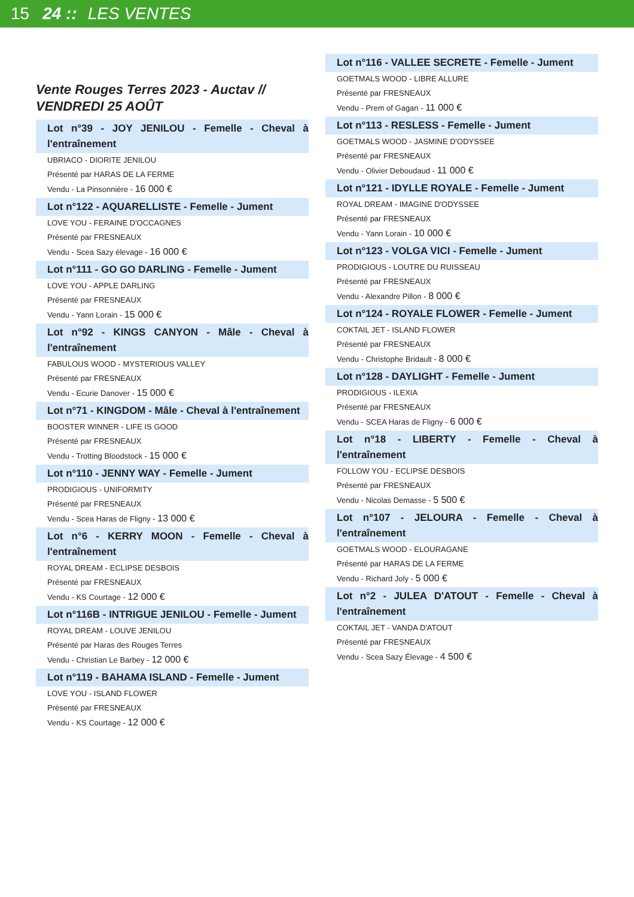15 24 :: LES VENTES
Vente Rouges Terres 2023 - Auctav // VENDREDI 25 AOÛT
Lot n°39 - JOY JENILOU - Femelle - Cheval à l'entraînement
UBRIACO - DIORITE JENILOU
Présenté par HARAS DE LA FERME
Vendu - La Pinsonnière - 16 000 €
Lot n°122 - AQUARELLISTE - Femelle - Jument
LOVE YOU - FERAINE D'OCCAGNES
Présenté par FRESNEAUX
Vendu - Scea Sazy élevage - 16 000 €
Lot n°111 - GO GO DARLING - Femelle - Jument
LOVE YOU - APPLE DARLING
Présenté par FRESNEAUX
Vendu - Yann Lorain - 15 000 €
Lot n°92 - KINGS CANYON - Mâle - Cheval à l'entraînement
FABULOUS WOOD - MYSTERIOUS VALLEY
Présenté par FRESNEAUX
Vendu - Ecurie Danover - 15 000 €
Lot n°71 - KINGDOM - Mâle - Cheval à l'entraînement
BOOSTER WINNER - LIFE IS GOOD
Présenté par FRESNEAUX
Vendu - Trotting Bloodstock - 15 000 €
Lot n°110 - JENNY WAY - Femelle - Jument
PRODIGIOUS - UNIFORMITY
Présenté par FRESNEAUX
Vendu - Scea Haras de Fligny - 13 000 €
Lot n°6 - KERRY MOON - Femelle - Cheval à l'entraînement
ROYAL DREAM - ECLIPSE DESBOIS
Présenté par FRESNEAUX
Vendu - KS Courtage - 12 000 €
Lot n°116B - INTRIGUE JENILOU - Femelle - Jument
ROYAL DREAM - LOUVE JENILOU
Présenté par Haras des Rouges Terres
Vendu - Christian Le Barbey - 12 000 €
Lot n°119 - BAHAMA ISLAND - Femelle - Jument
LOVE YOU - ISLAND FLOWER
Présenté par FRESNEAUX
Vendu - KS Courtage - 12 000 €
Lot n°116 - VALLEE SECRETE - Femelle - Jument
GOETMALS WOOD - LIBRE ALLURE
Présenté par FRESNEAUX
Vendu - Prem of Gagan - 11 000 €
Lot n°113 - RESLESS - Femelle - Jument
GOETMALS WOOD - JASMINE D'ODYSSEE
Présenté par FRESNEAUX
Vendu - Olivier Deboudaud - 11 000 €
Lot n°121 - IDYLLE ROYALE - Femelle - Jument
ROYAL DREAM - IMAGINE D'ODYSSEE
Présenté par FRESNEAUX
Vendu - Yann Lorain - 10 000 €
Lot n°123 - VOLGA VICI - Femelle - Jument
PRODIGIOUS - LOUTRE DU RUISSEAU
Présenté par FRESNEAUX
Vendu - Alexandre Pillon - 8 000 €
Lot n°124 - ROYALE FLOWER - Femelle - Jument
COKTAIL JET - ISLAND FLOWER
Présenté par FRESNEAUX
Vendu - Christophe Bridault - 8 000 €
Lot n°128 - DAYLIGHT - Femelle - Jument
PRODIGIOUS - ILEXIA
Présenté par FRESNEAUX
Vendu - SCEA Haras de Fligny - 6 000 €
Lot n°18 - LIBERTY - Femelle - Cheval à l'entraînement
FOLLOW YOU - ECLIPSE DESBOIS
Présenté par FRESNEAUX
Vendu - Nicolas Demasse - 5 500 €
Lot n°107 - JELOURA - Femelle - Cheval à l'entraînement
GOETMALS WOOD - ELOURAGANE
Présenté par HARAS DE LA FERME
Vendu - Richard Joly - 5 000 €
Lot n°2 - JULEA D'ATOUT - Femelle - Cheval à l'entraînement
COKTAIL JET - VANDA D'ATOUT
Présenté par FRESNEAUX
Vendu - Scea Sazy Élevage - 4 500 €